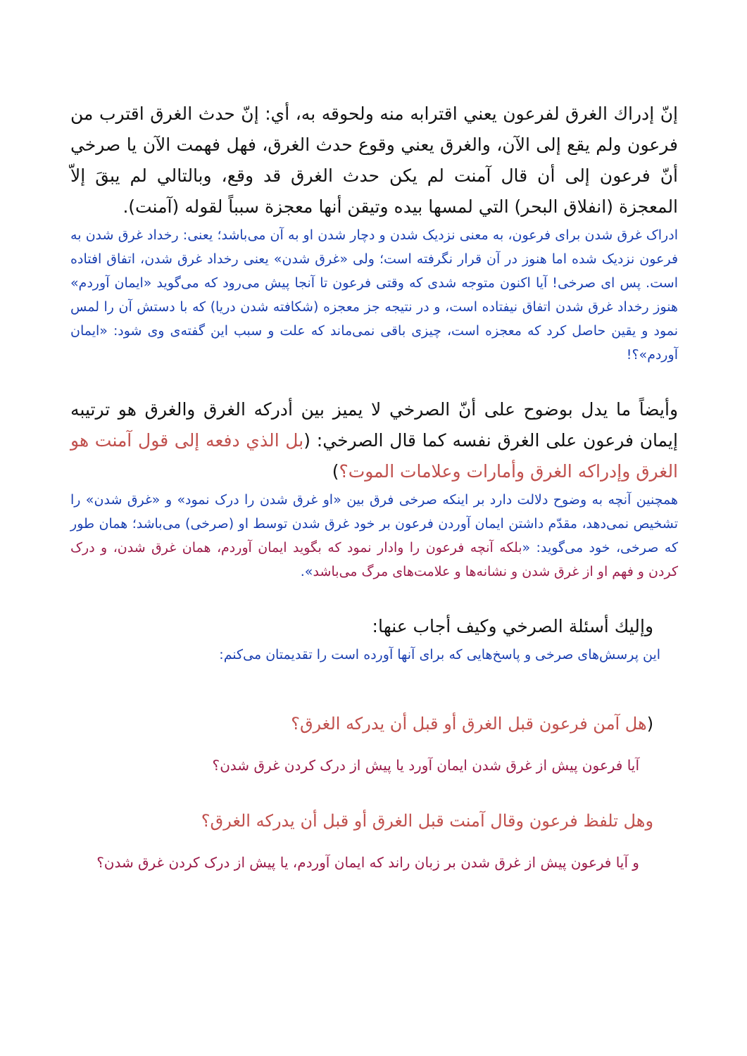إنّ إدراك الغرق لفرعون يعني اقترابه منه ولحوقه به، أي: إنّ حدث الغرق اقترب من فرعون ولم يقع إلى الآن، والغرق يعني وقوع حدث الغرق، فهل فهمت الآن يا صرخي أنّ فرعون إلى أن قال آمنت لم يكن حدث الغرق قد وقع، وبالتالي لم يبقَ إلاّ المعجزة (انفلاق البحر) التي لمسها بيده وتيقن أنها معجزة سبباً لقوله (آمنت).
ادراک غرق شدن برای فرعون، به معنی نزدیک شدن و دچار شدن او به آن می‌باشد؛ یعنی: رخداد غرق شدن به فرعون نزدیک شده اما هنوز در آن قرار نگرفته است؛ ولی «غرق شدن» یعنی رخداد غرق شدن، اتفاق افتاده است. پس ای صرخی! آیا اکنون متوجه شدی که وقتی فرعون تا آنجا پیش می‌رود که می‌گوید «ایمان آوردم» هنوز رخداد غرق شدن اتفاق نیفتاده است، و در نتیجه جز معجزه (شکافته شدن دریا) که با دستش آن را لمس نمود و یقین حاصل کرد که معجزه است، چیزی باقی نمی‌ماند که علت و سبب این گفته‌ی وی شود: «ایمان آوردم»؟!
وأيضاً ما يدل بوضوح على أنّ الصرخي لا يميز بين أدركه الغرق والغرق هو ترتيبه إيمان فرعون على الغرق نفسه كما قال الصرخي: (بل الذي دفعه إلى قول آمنت هو الغرق وإدراكه الغرق وأمارات وعلامات الموت؟)
همچنین آنچه به وضوح دلالت دارد بر اینکه صرخی فرق بین «او غرق شدن را درک نمود» و «غرق شدن» را تشخیص نمی‌دهد، مقدّم داشتن ایمان آوردن فرعون بر خود غرق شدن توسط او (صرخی) می‌باشد؛ همان طور که صرخی، خود می‌گوید: «بلکه آنچه فرعون را وادار نمود که بگوید ایمان آوردم، همان غرق شدن، و درک کردن و فهم او از غرق شدن و نشانه‌ها و علامت‌های مرگ می‌باشد».
وإليك أسئلة الصرخي وكيف أجاب عنها:
این پرسش‌های صرخی و پاسخ‌هایی که برای آنها آورده است را تقدیمتان می‌کنم:
(هل آمن فرعون قبل الغرق أو قبل أن يدركه الغرق؟
آیا فرعون پیش از غرق شدن ایمان آورد یا پیش از درک کردن غرق شدن؟
وهل تلفظ فرعون وقال آمنت قبل الغرق أو قبل أن يدركه الغرق؟
و آیا فرعون پیش از غرق شدن بر زبان راند که ایمان آوردم، یا پیش از درک کردن غرق شدن؟